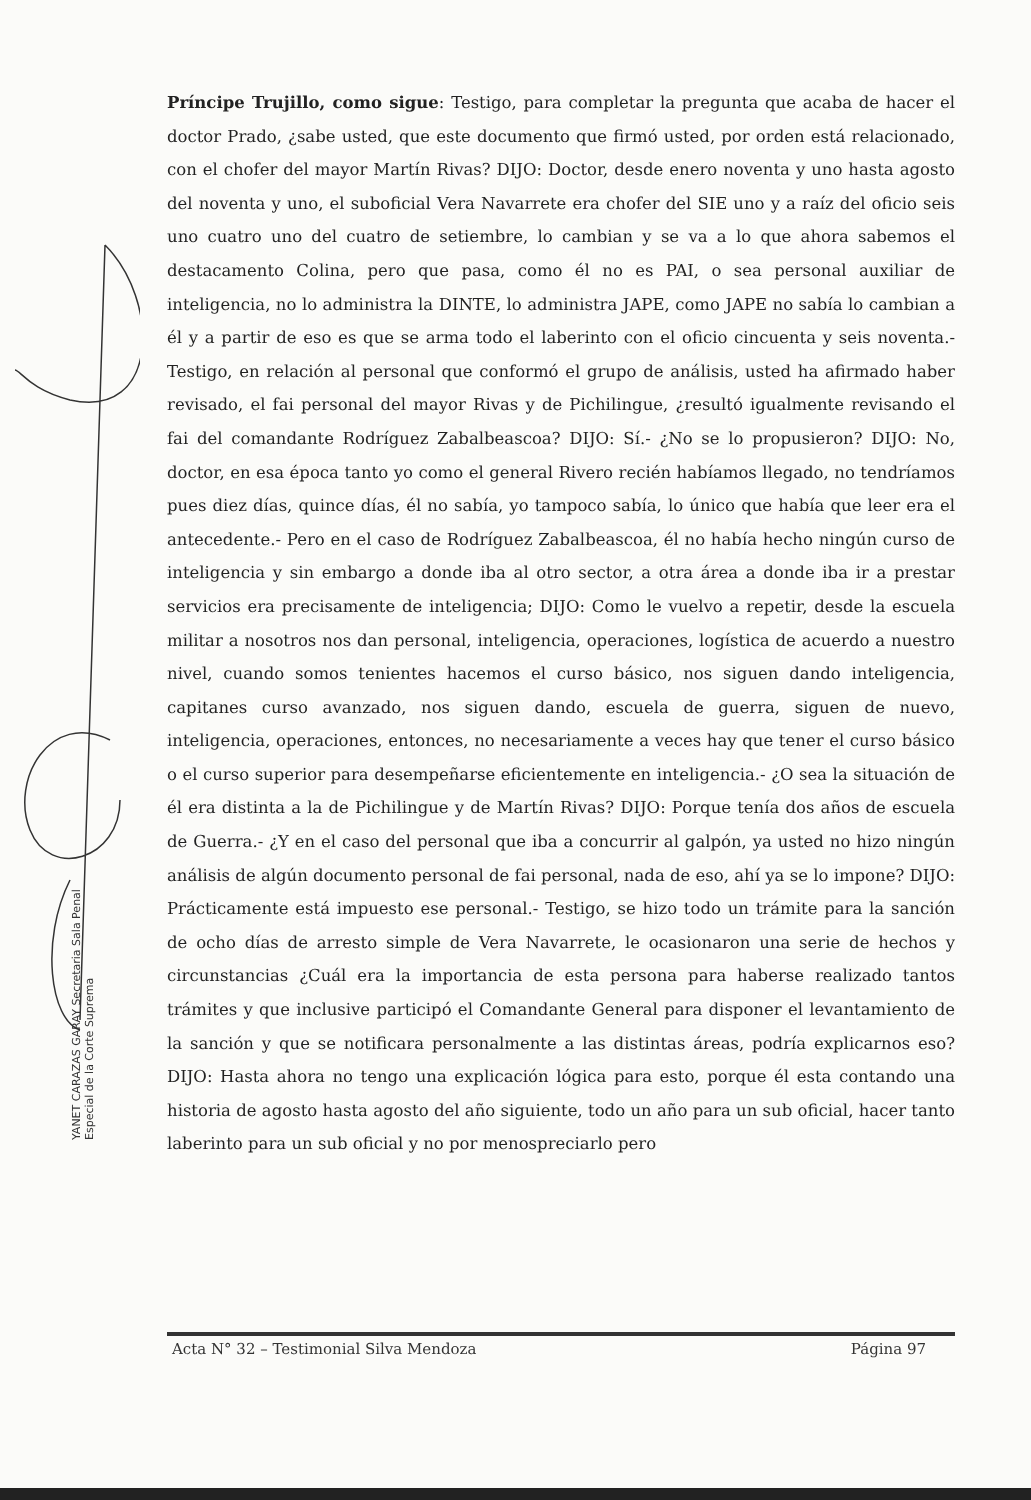Príncipe Trujillo, como sigue: Testigo, para completar la pregunta que acaba de hacer el doctor Prado, ¿sabe usted, que este documento que firmó usted, por orden está relacionado, con el chofer del mayor Martín Rivas? DIJO: Doctor, desde enero noventa y uno hasta agosto del noventa y uno, el suboficial Vera Navarrete era chofer del SIE uno y a raíz del oficio seis uno cuatro uno del cuatro de setiembre, lo cambian y se va a lo que ahora sabemos el destacamento Colina, pero que pasa, como él no es PAI, o sea personal auxiliar de inteligencia, no lo administra la DINTE, lo administra JAPE, como JAPE no sabía lo cambian a él y a partir de eso es que se arma todo el laberinto con el oficio cincuenta y seis noventa.- Testigo, en relación al personal que conformó el grupo de análisis, usted ha afirmado haber revisado, el fai personal del mayor Rivas y de Pichilingue, ¿resultó igualmente revisando el fai del comandante Rodríguez Zabalbeascoa? DIJO: Sí.- ¿No se lo propusieron? DIJO: No, doctor, en esa época tanto yo como el general Rivero recién habíamos llegado, no tendríamos pues diez días, quince días, él no sabía, yo tampoco sabía, lo único que había que leer era el antecedente.- Pero en el caso de Rodríguez Zabalbeascoa, él no había hecho ningún curso de inteligencia y sin embargo a donde iba al otro sector, a otra área a donde iba ir a prestar servicios era precisamente de inteligencia; DIJO: Como le vuelvo a repetir, desde la escuela militar a nosotros nos dan personal, inteligencia, operaciones, logística de acuerdo a nuestro nivel, cuando somos tenientes hacemos el curso básico, nos siguen dando inteligencia, capitanes curso avanzado, nos siguen dando, escuela de guerra, siguen de nuevo, inteligencia, operaciones, entonces, no necesariamente a veces hay que tener el curso básico o el curso superior para desempeñarse eficientemente en inteligencia.- ¿O sea la situación de él era distinta a la de Pichilingue y de Martín Rivas? DIJO: Porque tenía dos años de escuela de Guerra.- ¿Y en el caso del personal que iba a concurrir al galpón, ya usted no hizo ningún análisis de algún documento personal de fai personal, nada de eso, ahí ya se lo impone? DIJO: Prácticamente está impuesto ese personal.- Testigo, se hizo todo un trámite para la sanción de ocho días de arresto simple de Vera Navarrete, le ocasionaron una serie de hechos y circunstancias ¿Cuál era la importancia de esta persona para haberse realizado tantos trámites y que inclusive participó el Comandante General para disponer el levantamiento de la sanción y que se notificara personalmente a las distintas áreas, podría explicarnos eso? DIJO: Hasta ahora no tengo una explicación lógica para esto, porque él esta contando una historia de agosto hasta agosto del año siguiente, todo un año para un sub oficial, hacer tanto laberinto para un sub oficial y no por menospreciarlo pero
YANET CARAZAS GARAY Secretaria Sala Penal Especial de la Corte Suprema
Acta N° 32 – Testimonial Silva Mendoza Página 97